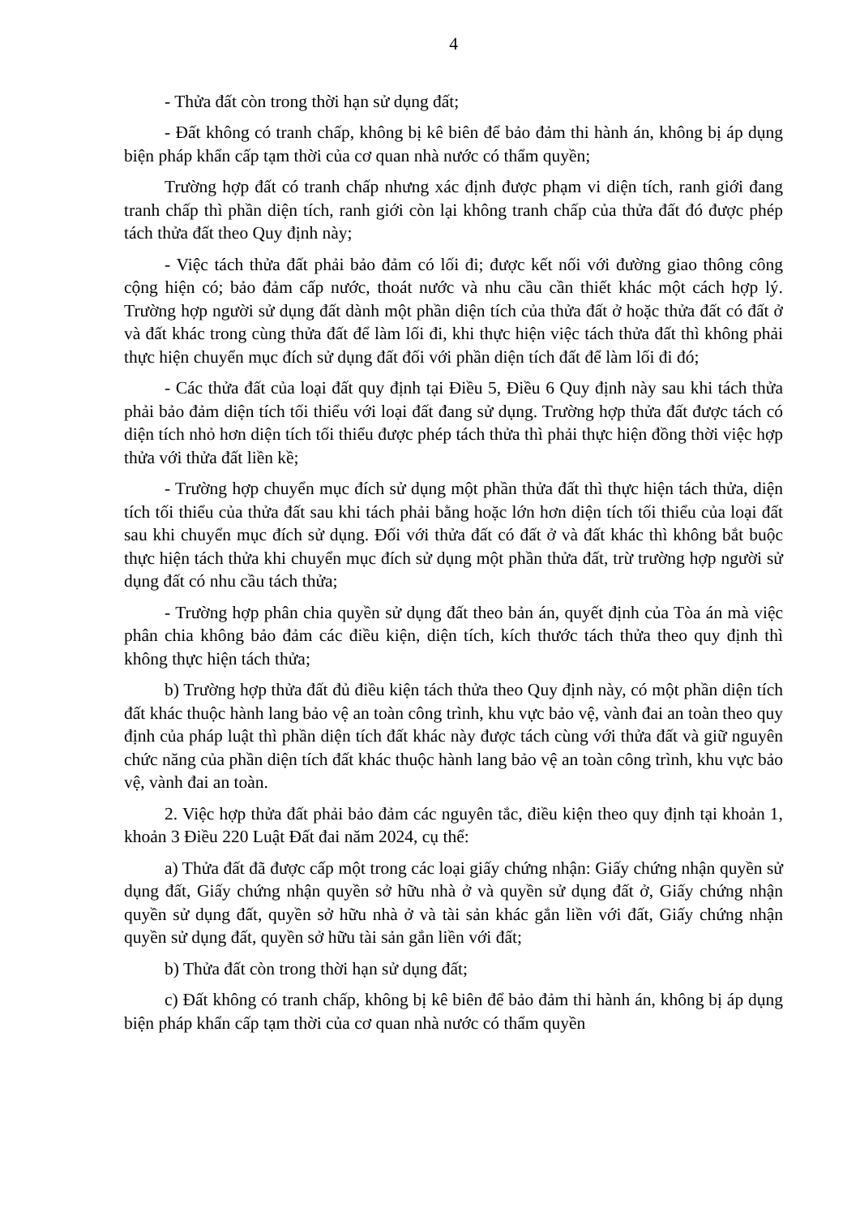4
- Thửa đất còn trong thời hạn sử dụng đất;
- Đất không có tranh chấp, không bị kê biên để bảo đảm thi hành án, không bị áp dụng biện pháp khẩn cấp tạm thời của cơ quan nhà nước có thẩm quyền;
Trường hợp đất có tranh chấp nhưng xác định được phạm vi diện tích, ranh giới đang tranh chấp thì phần diện tích, ranh giới còn lại không tranh chấp của thửa đất đó được phép tách thửa đất theo Quy định này;
- Việc tách thửa đất phải bảo đảm có lối đi; được kết nối với đường giao thông công cộng hiện có; bảo đảm cấp nước, thoát nước và nhu cầu cần thiết khác một cách hợp lý. Trường hợp người sử dụng đất dành một phần diện tích của thửa đất ở hoặc thửa đất có đất ở và đất khác trong cùng thửa đất để làm lối đi, khi thực hiện việc tách thửa đất thì không phải thực hiện chuyển mục đích sử dụng đất đối với phần diện tích đất để làm lối đi đó;
- Các thửa đất của loại đất quy định tại Điều 5, Điều 6 Quy định này sau khi tách thửa phải bảo đảm diện tích tối thiểu với loại đất đang sử dụng. Trường hợp thửa đất được tách có diện tích nhỏ hơn diện tích tối thiểu được phép tách thửa thì phải thực hiện đồng thời việc hợp thửa với thửa đất liền kề;
- Trường hợp chuyển mục đích sử dụng một phần thửa đất thì thực hiện tách thửa, diện tích tối thiểu của thửa đất sau khi tách phải bằng hoặc lớn hơn diện tích tối thiểu của loại đất sau khi chuyển mục đích sử dụng. Đối với thửa đất có đất ở và đất khác thì không bắt buộc thực hiện tách thửa khi chuyển mục đích sử dụng một phần thửa đất, trừ trường hợp người sử dụng đất có nhu cầu tách thửa;
- Trường hợp phân chia quyền sử dụng đất theo bản án, quyết định của Tòa án mà việc phân chia không bảo đảm các điều kiện, diện tích, kích thước tách thửa theo quy định thì không thực hiện tách thửa;
b) Trường hợp thửa đất đủ điều kiện tách thửa theo Quy định này, có một phần diện tích đất khác thuộc hành lang bảo vệ an toàn công trình, khu vực bảo vệ, vành đai an toàn theo quy định của pháp luật thì phần diện tích đất khác này được tách cùng với thửa đất và giữ nguyên chức năng của phần diện tích đất khác thuộc hành lang bảo vệ an toàn công trình, khu vực bảo vệ, vành đai an toàn.
2. Việc hợp thửa đất phải bảo đảm các nguyên tắc, điều kiện theo quy định tại khoản 1, khoản 3 Điều 220 Luật Đất đai năm 2024, cụ thể:
a) Thửa đất đã được cấp một trong các loại giấy chứng nhận: Giấy chứng nhận quyền sử dụng đất, Giấy chứng nhận quyền sở hữu nhà ở và quyền sử dụng đất ở, Giấy chứng nhận quyền sử dụng đất, quyền sở hữu nhà ở và tài sản khác gắn liền với đất, Giấy chứng nhận quyền sử dụng đất, quyền sở hữu tài sản gắn liền với đất;
b) Thửa đất còn trong thời hạn sử dụng đất;
c) Đất không có tranh chấp, không bị kê biên để bảo đảm thi hành án, không bị áp dụng biện pháp khẩn cấp tạm thời của cơ quan nhà nước có thẩm quyền